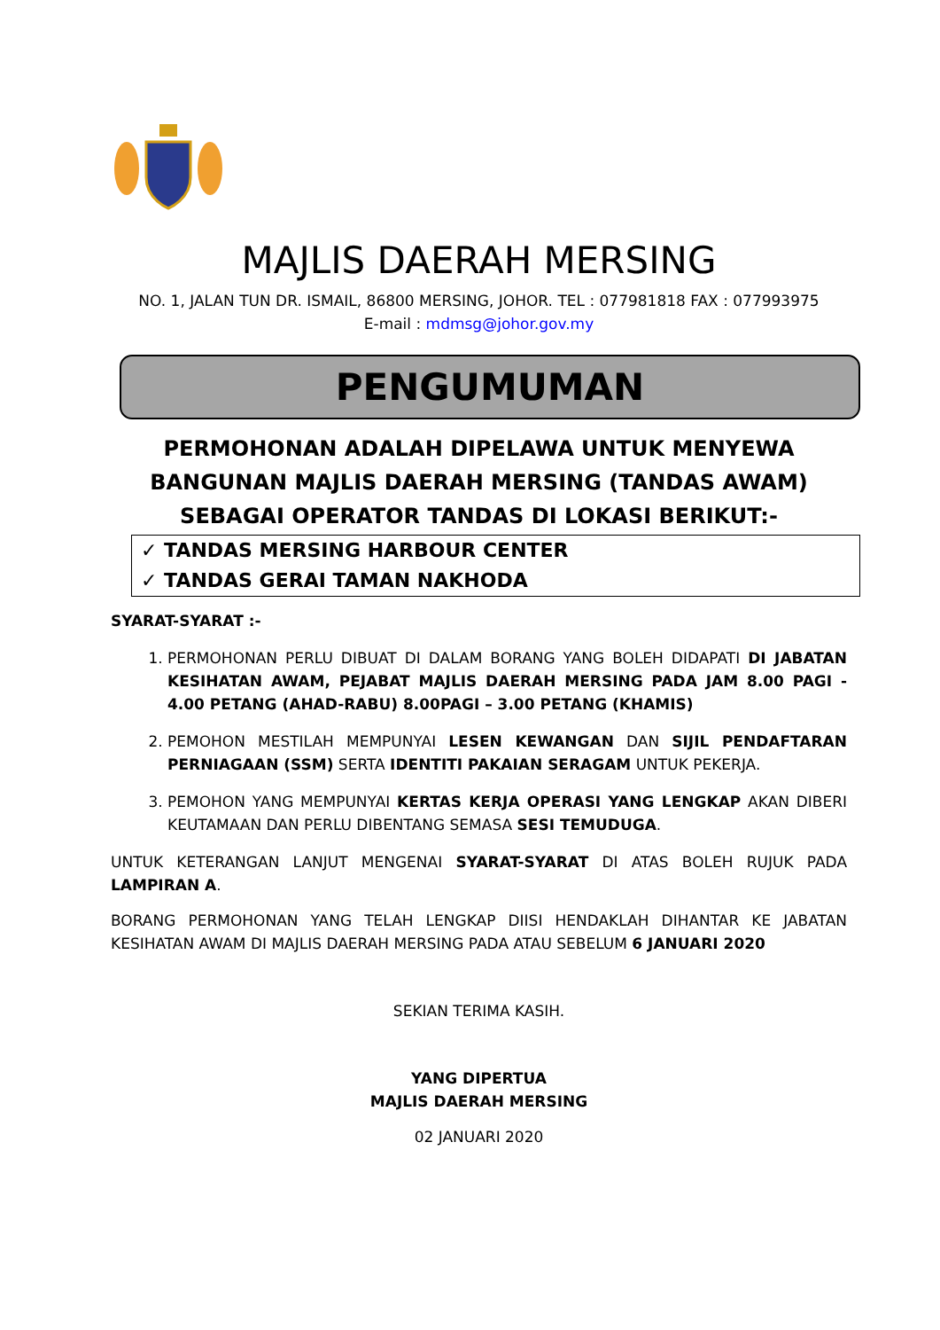MAJLIS DAERAH MERSING
NO. 1, JALAN TUN DR. ISMAIL, 86800 MERSING, JOHOR. TEL : 077981818 FAX : 077993975
E-mail : mdmsg@johor.gov.my
PENGUMUMAN
PERMOHONAN ADALAH DIPELAWA UNTUK MENYEWA
BANGUNAN MAJLIS DAERAH MERSING (TANDAS AWAM)
SEBAGAI OPERATOR TANDAS DI LOKASI BERIKUT:-
✓ TANDAS MERSING HARBOUR CENTER
✓ TANDAS GERAI TAMAN NAKHODA
SYARAT-SYARAT :-
1. PERMOHONAN PERLU DIBUAT DI DALAM BORANG YANG BOLEH DIDAPATI DI JABATAN KESIHATAN AWAM, PEJABAT MAJLIS DAERAH MERSING PADA JAM 8.00 PAGI - 4.00 PETANG (AHAD-RABU) 8.00PAGI – 3.00 PETANG (KHAMIS)
2. PEMOHON MESTILAH MEMPUNYAI LESEN KEWANGAN DAN SIJIL PENDAFTARAN PERNIAGAAN (SSM) SERTA IDENTITI PAKAIAN SERAGAM UNTUK PEKERJA.
3. PEMOHON YANG MEMPUNYAI KERTAS KERJA OPERASI YANG LENGKAP AKAN DIBERI KEUTAMAAN DAN PERLU DIBENTANG SEMASA SESI TEMUDUGA.
UNTUK KETERANGAN LANJUT MENGENAI SYARAT-SYARAT DI ATAS BOLEH RUJUK PADA LAMPIRAN A.
BORANG PERMOHONAN YANG TELAH LENGKAP DIISI HENDAKLAH DIHANTAR KE JABATAN KESIHATAN AWAM DI MAJLIS DAERAH MERSING PADA ATAU SEBELUM 6 JANUARI 2020
SEKIAN TERIMA KASIH.
YANG DIPERTUA
MAJLIS DAERAH MERSING
02 JANUARI 2020